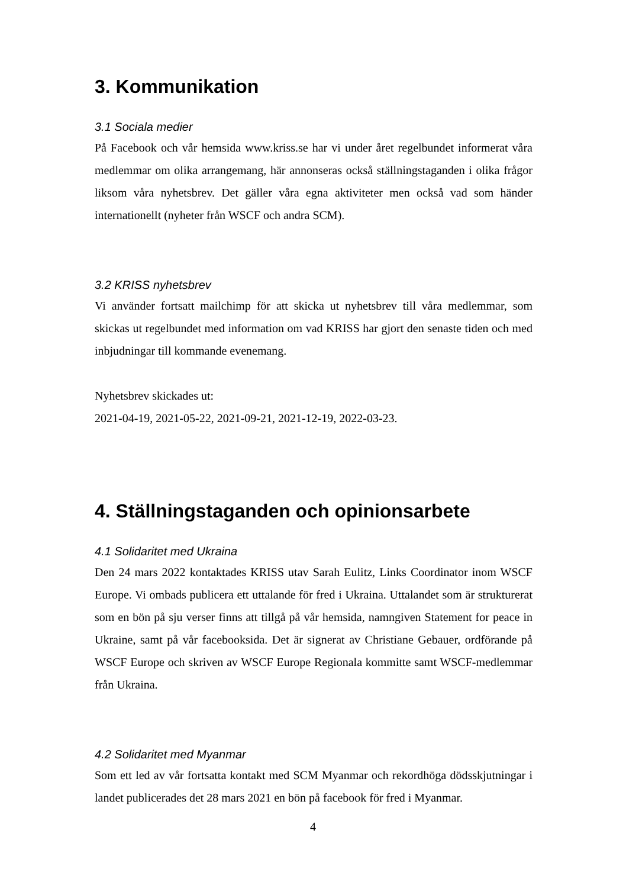3. Kommunikation
3.1 Sociala medier
På Facebook och vår hemsida www.kriss.se har vi under året regelbundet informerat våra medlemmar om olika arrangemang, här annonseras också ställningstaganden i olika frågor liksom våra nyhetsbrev. Det gäller våra egna aktiviteter men också vad som händer internationellt (nyheter från WSCF och andra SCM).
3.2 KRISS nyhetsbrev
Vi använder fortsatt mailchimp för att skicka ut nyhetsbrev till våra medlemmar, som skickas ut regelbundet med information om vad KRISS har gjort den senaste tiden och med inbjudningar till kommande evenemang.
Nyhetsbrev skickades ut:
2021-04-19, 2021-05-22, 2021-09-21, 2021-12-19, 2022-03-23.
4. Ställningstaganden och opinionsarbete
4.1 Solidaritet med Ukraina
Den 24 mars 2022 kontaktades KRISS utav Sarah Eulitz, Links Coordinator inom WSCF Europe. Vi ombads publicera ett uttalande för fred i Ukraina. Uttalandet som är strukturerat som en bön på sju verser finns att tillgå på vår hemsida, namngiven Statement for peace in Ukraine, samt på vår facebooksida. Det är signerat av Christiane Gebauer, ordförande på WSCF Europe och skriven av WSCF Europe Regionala kommitte samt WSCF-medlemmar från Ukraina.
4.2 Solidaritet med Myanmar
Som ett led av vår fortsatta kontakt med SCM Myanmar och rekordhöga dödsskjutningar i landet publicerades det 28 mars 2021 en bön på facebook för fred i Myanmar.
4